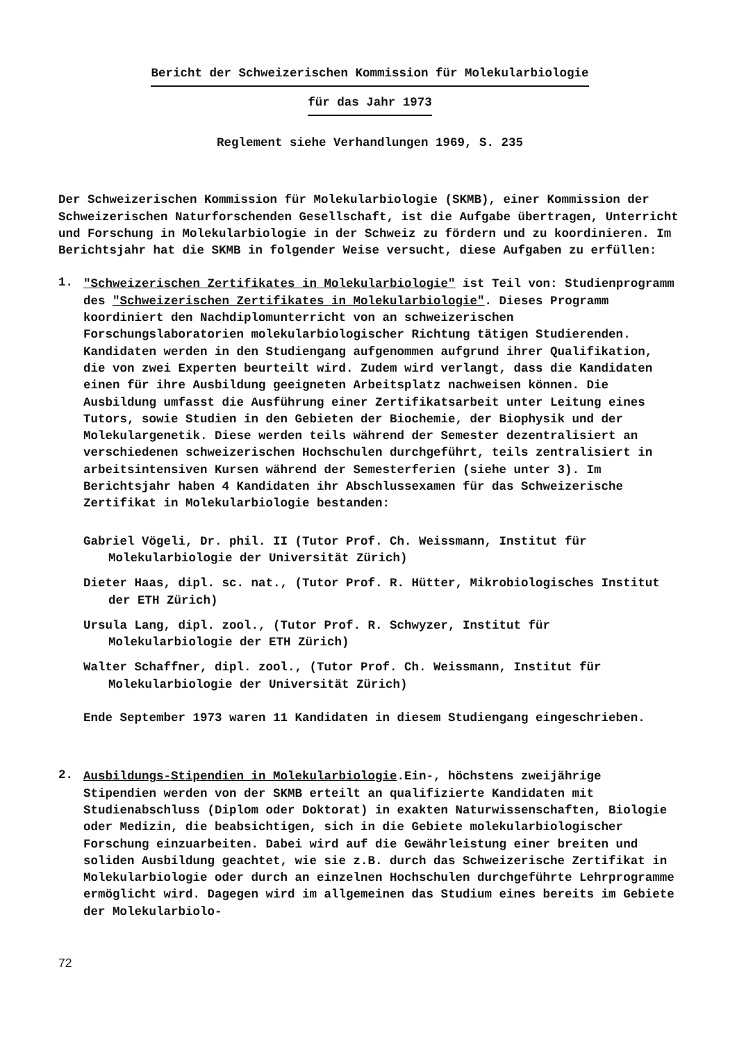Bericht der Schweizerischen Kommission für Molekularbiologie
für das Jahr 1973
Reglement siehe Verhandlungen 1969, S. 235
Der Schweizerischen Kommission für Molekularbiologie (SKMB), einer Kommission der Schweizerischen Naturforschenden Gesellschaft, ist die Aufgabe übertragen, Unterricht und Forschung in Molekularbiologie in der Schweiz zu fördern und zu koordinieren. Im Berichtsjahr hat die SKMB in folgender Weise versucht, diese Aufgaben zu erfüllen:
1.
"Schweizerischen Zertifikates in Molekularbiologie" ist Teil von: Studienprogramm des "Schweizerischen Zertifikates in Molekularbiologie". Dieses Programm koordiniert den Nachdiplomunterricht von an schweizerischen Forschungslaboratorien molekularbiologischer Richtung tätigen Studierenden. Kandidaten werden in den Studiengang aufgenommen aufgrund ihrer Qualifikation, die von zwei Experten beurteilt wird. Zudem wird verlangt, dass die Kandidaten einen für ihre Ausbildung geeigneten Arbeitsplatz nachweisen können. Die Ausbildung umfasst die Ausführung einer Zertifikatsarbeit unter Leitung eines Tutors, sowie Studien in den Gebieten der Biochemie, der Biophysik und der Molekulargenetik. Diese werden teils während der Semester dezentralisiert an verschiedenen schweizerischen Hochschulen durchgeführt, teils zentralisiert in arbeitsintensiven Kursen während der Semesterferien (siehe unter 3). Im Berichtsjahr haben 4 Kandidaten ihr Abschlussexamen für das Schweizerische Zertifikat in Molekularbiologie bestanden:
Gabriel Vögeli, Dr. phil. II (Tutor Prof. Ch. Weissmann, Institut für Molekularbiologie der Universität Zürich)
Dieter Haas, dipl. sc. nat., (Tutor Prof. R. Hütter, Mikrobiologisches Institut der ETH Zürich)
Ursula Lang, dipl. zool., (Tutor Prof. R. Schwyzer, Institut für Molekularbiologie der ETH Zürich)
Walter Schaffner, dipl. zool., (Tutor Prof. Ch. Weissmann, Institut für Molekularbiologie der Universität Zürich)
Ende September 1973 waren 11 Kandidaten in diesem Studiengang eingeschrieben.
2.
Ausbildungs-Stipendien in Molekularbiologie.Ein-, höchstens zweijährige Stipendien werden von der SKMB erteilt an qualifizierte Kandidaten mit Studienabschluss (Diplom oder Doktorat) in exakten Naturwissenschaften, Biologie oder Medizin, die beabsichtigen, sich in die Gebiete molekularbiologischer Forschung einzuarbeiten. Dabei wird auf die Gewährleistung einer breiten und soliden Ausbildung geachtet, wie sie z.B. durch das Schweizerische Zertifikat in Molekularbiologie oder durch an einzelnen Hochschulen durchgeführte Lehrprogramme ermöglicht wird. Dagegen wird im allgemeinen das Studium eines bereits im Gebiete der Molekularbiolo-
72